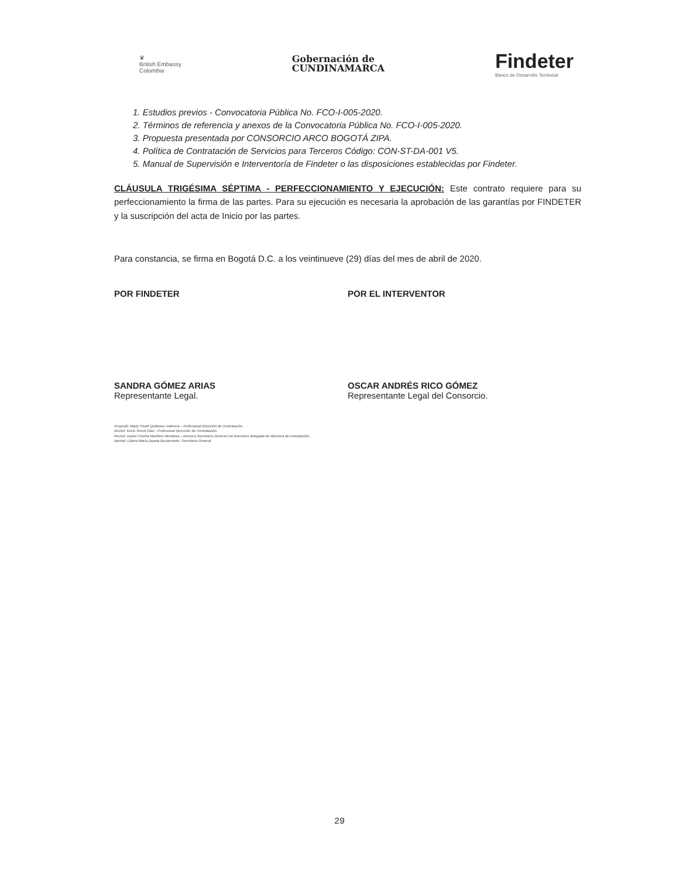♛
British Embassy
Colombia
Gobernación de
CUNDINAMARCA
Findeter
Banco de Desarrollo Territorial
1. Estudios previos - Convocatoria Pública No. FCO-I-005-2020.
2. Términos de referencia y anexos de la Convocatoria Pública No. FCO-I-005-2020.
3. Propuesta presentada por CONSORCIO ARCO BOGOTÁ ZIPA.
4. Política de Contratación de Servicios para Terceros Código: CON-ST-DA-001 V5.
5. Manual de Supervisión e Interventoría de Findeter o las disposiciones establecidas por Findeter.
CLÁUSULA TRIGÉSIMA SÉPTIMA - PERFECCIONAMIENTO Y EJECUCIÓN: Este contrato requiere para su perfeccionamiento la firma de las partes. Para su ejecución es necesaria la aprobación de las garantías por FINDETER y la suscripción del acta de Inicio por las partes.
Para constancia, se firma en Bogotá D.C. a los veintinueve (29) días del mes de abril de 2020.
POR FINDETER POR EL INTERVENTOR
SANDRA GÓMEZ ARIAS
Representante Legal.
OSCAR ANDRÉS RICO GÓMEZ
Representante Legal del Consorcio.
Proyectó: Marly Yiseth Quiñones Valencia – Profesional Dirección de Contratación
Revisó: Kevis Sireck Díaz - Profesional Dirección de Contratación.
Revisó: Isabel Cristina Martínez Mendoza – Asesora Secretaría General con funciones delegada de directora de contratación.
Aprobó: Liliana María Zapata Bustamante- Secretaria General.
29